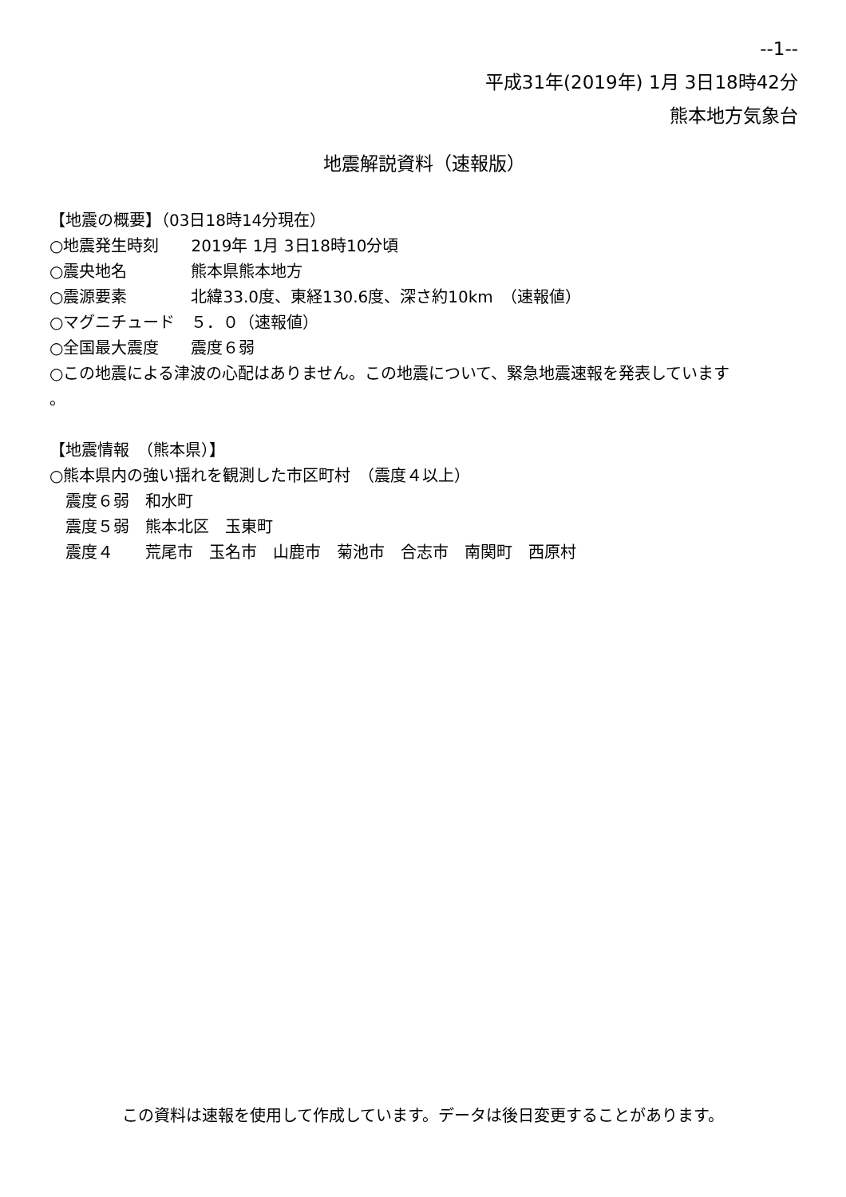--1--
平成31年(2019年) 1月 3日18時42分
熊本地方気象台
地震解説資料（速報版）
【地震の概要】（03日18時14分現在） ○地震発生時刻　　2019年 1月 3日18時10分頃 ○震央地名　　　　熊本県熊本地方 ○震源要素　　　　北緯33.0度、東経130.6度、深さ約10km　（速報値） ○マグニチュード　５．０（速報値） ○全国最大震度　　震度６弱 ○この地震による津波の心配はありません。この地震について、緊急地震速報を発表しています 。 【地震情報　（熊本県）】 ○熊本県内の強い揺れを観測した市区町村　（震度４以上） 　震度６弱　和水町 　震度５弱　熊本北区　玉東町 　震度４　　荒尾市　玉名市　山鹿市　菊池市　合志市　南関町　西原村
この資料は速報を使用して作成しています。データは後日変更することがあります。